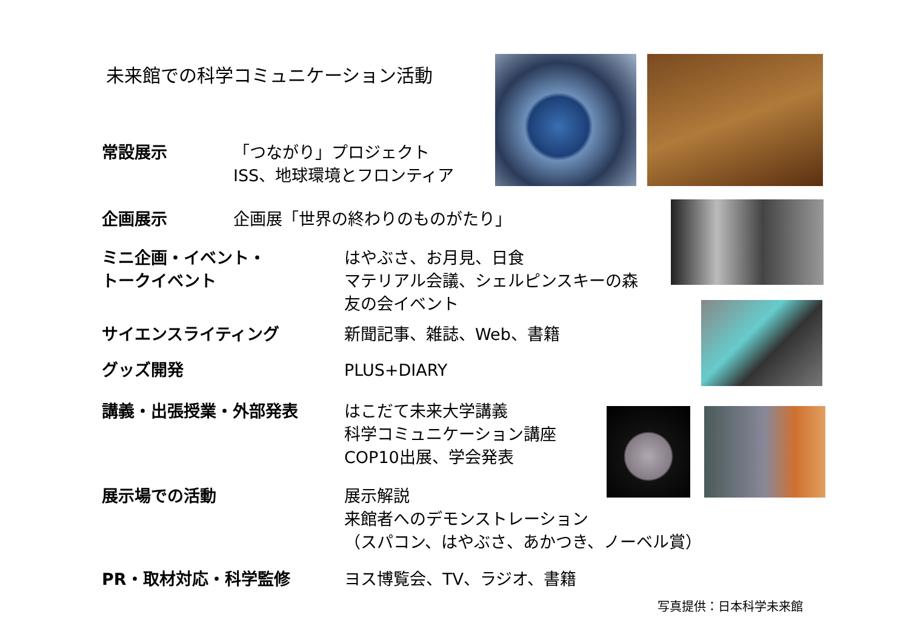未来館での科学コミュニケーション活動
常設展示 「つながり」プロジェクト
ISS、地球環境とフロンティア
企画展示 企画展「世界の終わりのものがたり」
ミニ企画・イベント・
トークイベント
はやぶさ、お月見、日食
マテリアル会議、シェルピンスキーの森
友の会イベント
サイエンスライティング 新聞記事、雑誌、Web、書籍
グッズ開発 PLUS+DIARY
講義・出張授業・外部発表 はこだて未来大学講義
科学コミュニケーション講座
COP10出展、学会発表
展示場での活動 展示解説
来館者へのデモンストレーション
（スパコン、はやぶさ、あかつき、ノーベル賞）
PR・取材対応・科学監修 ヨス博覧会、TV、ラジオ、書籍
写真提供：日本科学未来館